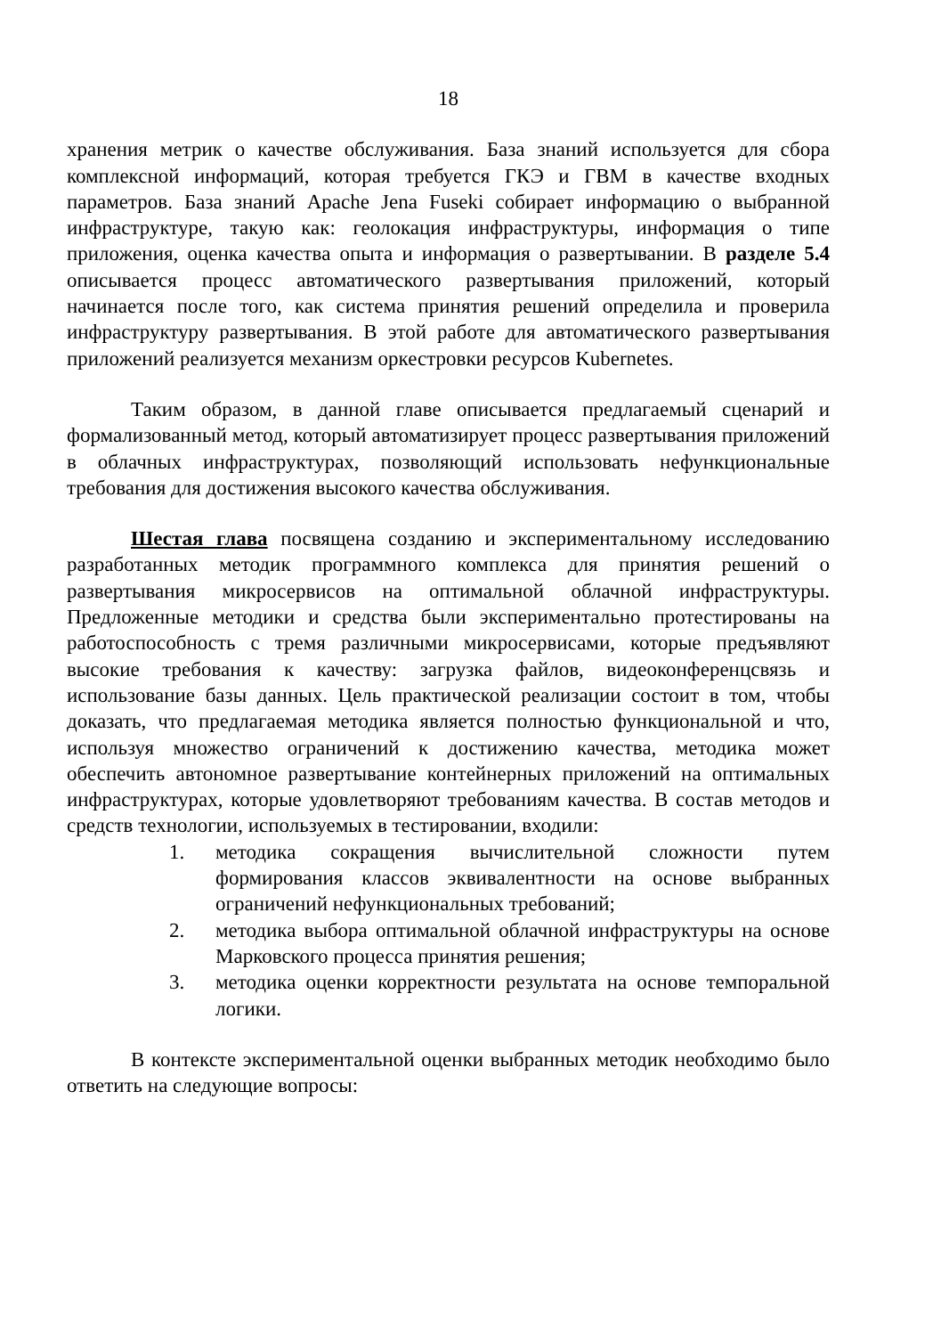18
хранения метрик о качестве обслуживания. База знаний используется для сбора комплексной информаций, которая требуется ГКЭ и ГВМ в качестве входных параметров. База знаний Apache Jena Fuseki собирает информацию о выбранной инфраструктуре, такую как: геолокация инфраструктуры, информация о типе приложения, оценка качества опыта и информация о развертывании. В разделе 5.4 описывается процесс автоматического развертывания приложений, который начинается после того, как система принятия решений определила и проверила инфраструктуру развертывания. В этой работе для автоматического развертывания приложений реализуется механизм оркестровки ресурсов Kubernetes.
Таким образом, в данной главе описывается предлагаемый сценарий и формализованный метод, который автоматизирует процесс развертывания приложений в облачных инфраструктурах, позволяющий использовать нефункциональные требования для достижения высокого качества обслуживания.
Шестая глава посвящена созданию и экспериментальному исследованию разработанных методик программного комплекса для принятия решений о развертывания микросервисов на оптимальной облачной инфраструктуры. Предложенные методики и средства были экспериментально протестированы на работоспособность с тремя различными микросервисами, которые предъявляют высокие требования к качеству: загрузка файлов, видеоконференцсвязь и использование базы данных. Цель практической реализации состоит в том, чтобы доказать, что предлагаемая методика является полностью функциональной и что, используя множество ограничений к достижению качества, методика может обеспечить автономное развертывание контейнерных приложений на оптимальных инфраструктурах, которые удовлетворяют требованиям качества. В состав методов и средств технологии, используемых в тестировании, входили:
1. методика сокращения вычислительной сложности путем формирования классов эквивалентности на основе выбранных ограничений нефункциональных требований;
2. методика выбора оптимальной облачной инфраструктуры на основе Марковского процесса принятия решения;
3. методика оценки корректности результата на основе темпоральной логики.
В контексте экспериментальной оценки выбранных методик необходимо было ответить на следующие вопросы: